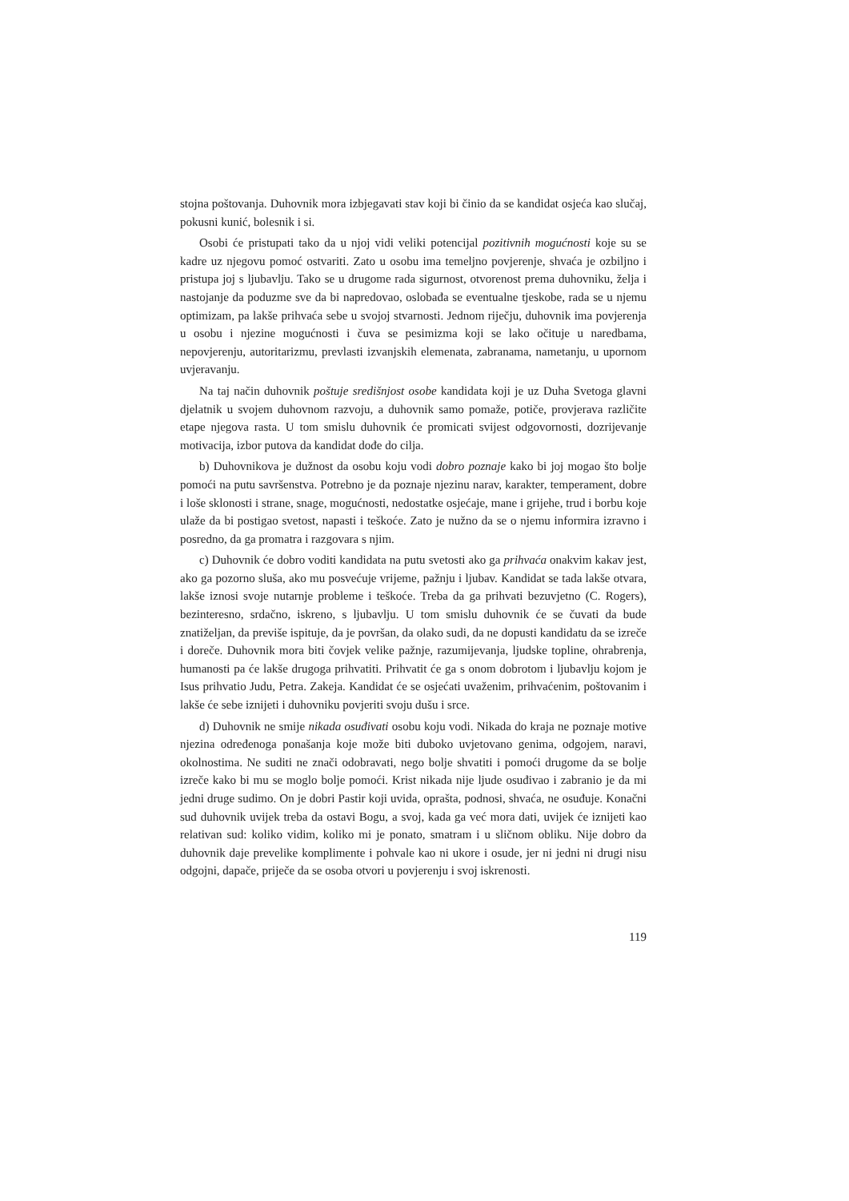stojna poštovanja. Duhovnik mora izbjegavati stav koji bi činio da se kandidat osjeća kao slučaj, pokusni kunić, bolesnik i si.
Osobi će pristupati tako da u njoj vidi veliki potencijal pozitivnih mogućnosti koje su se kadre uz njegovu pomoć ostvariti. Zato u osobu ima temeljno povjerenje, shvaća je ozbiljno i pristupa joj s ljubavlju. Tako se u drugome rada sigurnost, otvorenost prema duhovniku, želja i nastojanje da poduzme sve da bi napredovao, oslobađa se eventualne tjeskobe, rada se u njemu optimizam, pa lakše prihvaća sebe u svojoj stvarnosti. Jednom riječju, duhovnik ima povjerenja u osobu i njezine mogućnosti i čuva se pesimizma koji se lako očituje u naredbama, nepovjerenju, autoritarizmu, prevlasti izvanjskih elemenata, zabranama, nametanju, u upornom uvjeravanju.
Na taj način duhovnik poštuje središnjost osobe kandidata koji je uz Duha Svetoga glavni djelatnik u svojem duhovnom razvoju, a duhovnik samo pomaže, potiče, provjerava različite etape njegova rasta. U tom smislu duhovnik će promicati svijest odgovornosti, dozrijevanje motivacija, izbor putova da kandidat dođe do cilja.
b) Duhovnikova je dužnost da osobu koju vodi dobro poznaje kako bi joj mogao što bolje pomoći na putu savršenstva. Potrebno je da poznaje njezinu narav, karakter, temperament, dobre i loše sklonosti i strane, snage, mogućnosti, nedostatke osjećaje, mane i grijehe, trud i borbu koje ulaže da bi postigao svetost, napasti i teškoće. Zato je nužno da se o njemu informira izravno i posredno, da ga promatra i razgovara s njim.
c) Duhovnik će dobro voditi kandidata na putu svetosti ako ga prihvaća onakvim kakav jest, ako ga pozorno sluša, ako mu posvećuje vrijeme, pažnju i ljubav. Kandidat se tada lakše otvara, lakše iznosi svoje nutarnje probleme i teškoće. Treba da ga prihvati bezuvjetno (C. Rogers), bezinteresno, srdačno, iskreno, s ljubavlju. U tom smislu duhovnik će se čuvati da bude znatiželjan, da previše ispituje, da je površan, da olako sudi, da ne dopusti kandidatu da se izreče i doreče. Duhovnik mora biti čovjek velike pažnje, razumijevanja, ljudske topline, ohrabrenja, humanosti pa će lakše drugoga prihvatiti. Prihvatit će ga s onom dobrotom i ljubavlju kojom je Isus prihvatio Judu, Petra. Zakeja. Kandidat će se osjećati uvaženim, prihvaćenim, poštovanim i lakše će sebe iznijeti i duhovniku povjeriti svoju dušu i srce.
d) Duhovnik ne smije nikada osuđivati osobu koju vodi. Nikada do kraja ne poznaje motive njezina određenoga ponašanja koje može biti duboko uvjetovano genima, odgojem, naravi, okolnostima. Ne suditi ne znači odobravati, nego bolje shvatiti i pomoći drugome da se bolje izreče kako bi mu se moglo bolje pomoći. Krist nikada nije ljude osuđivao i zabranio je da mi jedni druge sudimo. On je dobri Pastir koji uvida, oprašta, podnosi, shvaća, ne osuđuje. Konačni sud duhovnik uvijek treba da ostavi Bogu, a svoj, kada ga već mora dati, uvijek će iznijeti kao relativan sud: koliko vidim, koliko mi je ponato, smatram i u sličnom obliku. Nije dobro da duhovnik daje prevelike komplimente i pohvale kao ni ukore i osude, jer ni jedni ni drugi nisu odgojni, dapače, priječe da se osoba otvori u povjerenju i svoj iskrenosti.
119